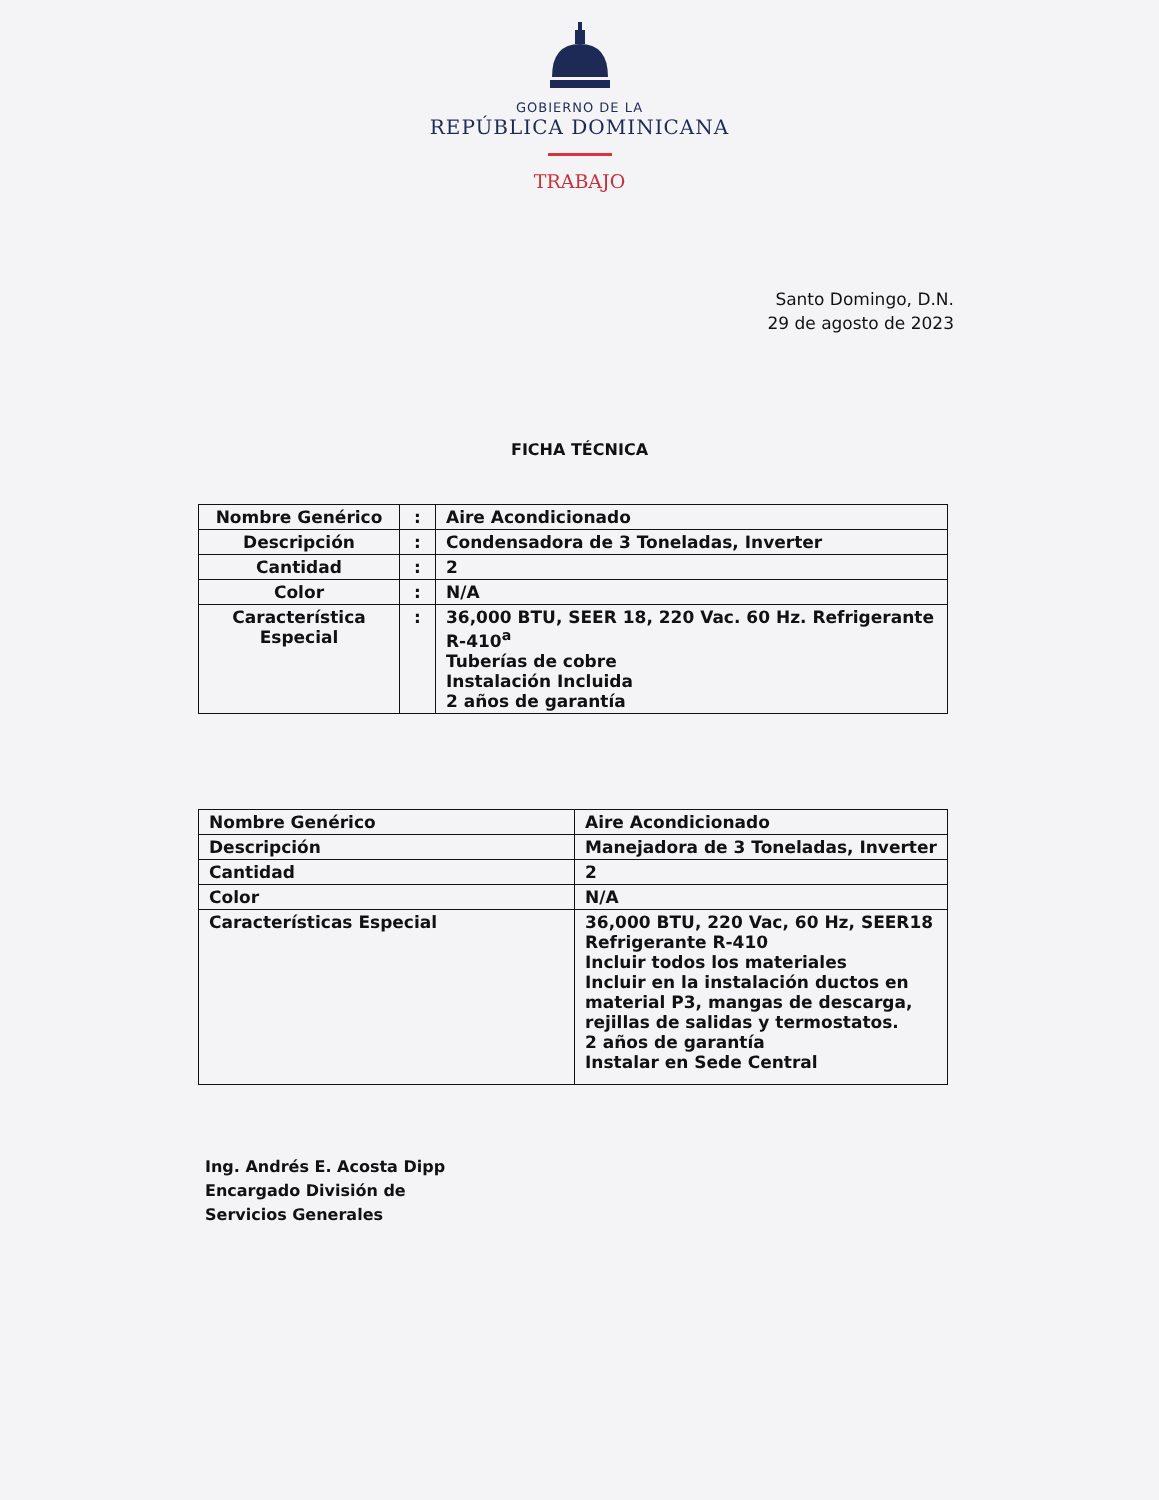GOBIERNO DE LA
REPÚBLICA DOMINICANA
TRABAJO
Santo Domingo, D.N.
29 de agosto de 2023
FICHA TÉCNICA
| Nombre Genérico | : | Aire Acondicionado |
| Descripción | : | Condensadora de 3 Toneladas, Inverter |
| Cantidad | : | 2 |
| Color | : | N/A |
| Característica Especial | : | 36,000 BTU, SEER 18, 220 Vac. 60 Hz. Refrigerante R-410<sup>a</sup> Tuberías de cobre Instalación Incluida 2 años de garantía |
| Nombre Genérico | Aire Acondicionado |
| Descripción | Manejadora de 3 Toneladas, Inverter |
| Cantidad | 2 |
| Color | N/A |
| Características Especial | 36,000 BTU, 220 Vac, 60 Hz, SEER18 Refrigerante R-410 Incluir todos los materiales Incluir en la instalación ductos en material P3, mangas de descarga, rejillas de salidas y termostatos. 2 años de garantía Instalar en Sede Central |
Ing. Andrés E. Acosta Dipp
Encargado División de
Servicios Generales